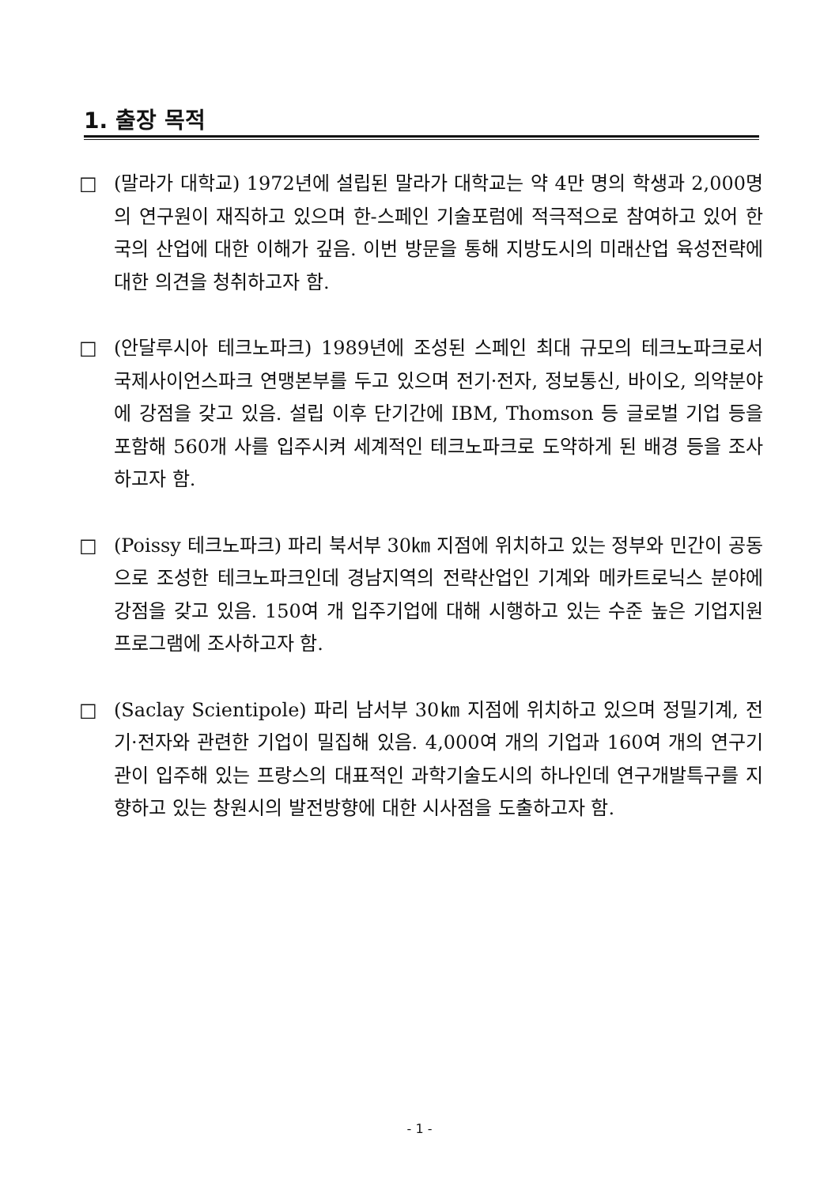1. 출장 목적
□ (말라가 대학교) 1972년에 설립된 말라가 대학교는 약 4만 명의 학생과 2,000명의 연구원이 재직하고 있으며 한-스페인 기술포럼에 적극적으로 참여하고 있어 한국의 산업에 대한 이해가 깊음. 이번 방문을 통해 지방도시의 미래산업 육성전략에 대한 의견을 청취하고자 함.
□ (안달루시아 테크노파크) 1989년에 조성된 스페인 최대 규모의 테크노파크로서 국제사이언스파크 연맹본부를 두고 있으며 전기·전자, 정보통신, 바이오, 의약분야에 강점을 갖고 있음. 설립 이후 단기간에 IBM, Thomson 등 글로벌 기업 등을 포함해 560개 사를 입주시켜 세계적인 테크노파크로 도약하게 된 배경 등을 조사하고자 함.
□ (Poissy 테크노파크) 파리 북서부 30㎞ 지점에 위치하고 있는 정부와 민간이 공동으로 조성한 테크노파크인데 경남지역의 전략산업인 기계와 메카트로닉스 분야에 강점을 갖고 있음. 150여 개 입주기업에 대해 시행하고 있는 수준 높은 기업지원 프로그램에 조사하고자 함.
□ (Saclay Scientipole) 파리 남서부 30㎞ 지점에 위치하고 있으며 정밀기계, 전기·전자와 관련한 기업이 밀집해 있음. 4,000여 개의 기업과 160여 개의 연구기관이 입주해 있는 프랑스의 대표적인 과학기술도시의 하나인데 연구개발특구를 지향하고 있는 창원시의 발전방향에 대한 시사점을 도출하고자 함.
- 1 -